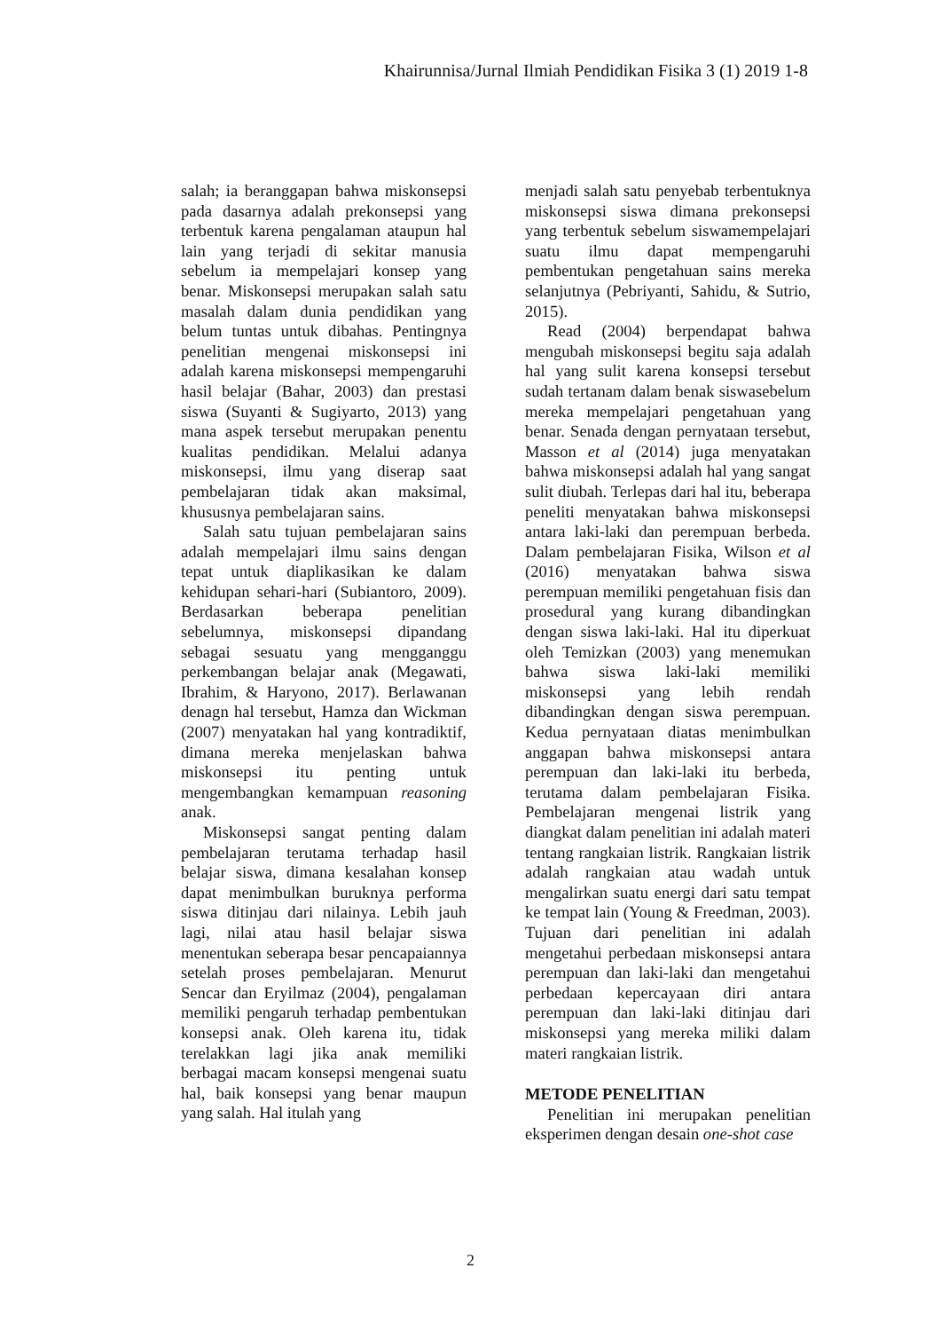Khairunnisa/Jurnal Ilmiah Pendidikan Fisika 3 (1) 2019 1-8
salah; ia beranggapan bahwa miskonsepsi pada dasarnya adalah prekonsepsi yang terbentuk karena pengalaman ataupun hal lain yang terjadi di sekitar manusia sebelum ia mempelajari konsep yang benar. Miskonsepsi merupakan salah satu masalah dalam dunia pendidikan yang belum tuntas untuk dibahas. Pentingnya penelitian mengenai miskonsepsi ini adalah karena miskonsepsi mempengaruhi hasil belajar (Bahar, 2003) dan prestasi siswa (Suyanti & Sugiyarto, 2013) yang mana aspek tersebut merupakan penentu kualitas pendidikan. Melalui adanya miskonsepsi, ilmu yang diserap saat pembelajaran tidak akan maksimal, khususnya pembelajaran sains.
Salah satu tujuan pembelajaran sains adalah mempelajari ilmu sains dengan tepat untuk diaplikasikan ke dalam kehidupan sehari-hari (Subiantoro, 2009). Berdasarkan beberapa penelitian sebelumnya, miskonsepsi dipandang sebagai sesuatu yang mengganggu perkembangan belajar anak (Megawati, Ibrahim, & Haryono, 2017). Berlawanan denagn hal tersebut, Hamza dan Wickman (2007) menyatakan hal yang kontradiktif, dimana mereka menjelaskan bahwa miskonsepsi itu penting untuk mengembangkan kemampuan reasoning anak.
Miskonsepsi sangat penting dalam pembelajaran terutama terhadap hasil belajar siswa, dimana kesalahan konsep dapat menimbulkan buruknya performa siswa ditinjau dari nilainya. Lebih jauh lagi, nilai atau hasil belajar siswa menentukan seberapa besar pencapaiannya setelah proses pembelajaran. Menurut Sencar dan Eryilmaz (2004), pengalaman memiliki pengaruh terhadap pembentukan konsepsi anak. Oleh karena itu, tidak terelakkan lagi jika anak memiliki berbagai macam konsepsi mengenai suatu hal, baik konsepsi yang benar maupun yang salah. Hal itulah yang
menjadi salah satu penyebab terbentuknya miskonsepsi siswa dimana prekonsepsi yang terbentuk sebelum siswamempelajari suatu ilmu dapat mempengaruhi pembentukan pengetahuan sains mereka selanjutnya (Pebriyanti, Sahidu, & Sutrio, 2015).
Read (2004) berpendapat bahwa mengubah miskonsepsi begitu saja adalah hal yang sulit karena konsepsi tersebut sudah tertanam dalam benak siswasebelum mereka mempelajari pengetahuan yang benar. Senada dengan pernyataan tersebut, Masson et al (2014) juga menyatakan bahwa miskonsepsi adalah hal yang sangat sulit diubah. Terlepas dari hal itu, beberapa peneliti menyatakan bahwa miskonsepsi antara laki-laki dan perempuan berbeda. Dalam pembelajaran Fisika, Wilson et al (2016) menyatakan bahwa siswa perempuan memiliki pengetahuan fisis dan prosedural yang kurang dibandingkan dengan siswa laki-laki. Hal itu diperkuat oleh Temizkan (2003) yang menemukan bahwa siswa laki-laki memiliki miskonsepsi yang lebih rendah dibandingkan dengan siswa perempuan. Kedua pernyataan diatas menimbulkan anggapan bahwa miskonsepsi antara perempuan dan laki-laki itu berbeda, terutama dalam pembelajaran Fisika. Pembelajaran mengenai listrik yang diangkat dalam penelitian ini adalah materi tentang rangkaian listrik. Rangkaian listrik adalah rangkaian atau wadah untuk mengalirkan suatu energi dari satu tempat ke tempat lain (Young & Freedman, 2003). Tujuan dari penelitian ini adalah mengetahui perbedaan miskonsepsi antara perempuan dan laki-laki dan mengetahui perbedaan kepercayaan diri antara perempuan dan laki-laki ditinjau dari miskonsepsi yang mereka miliki dalam materi rangkaian listrik.
METODE PENELITIAN
Penelitian ini merupakan penelitian eksperimen dengan desain one-shot case
2